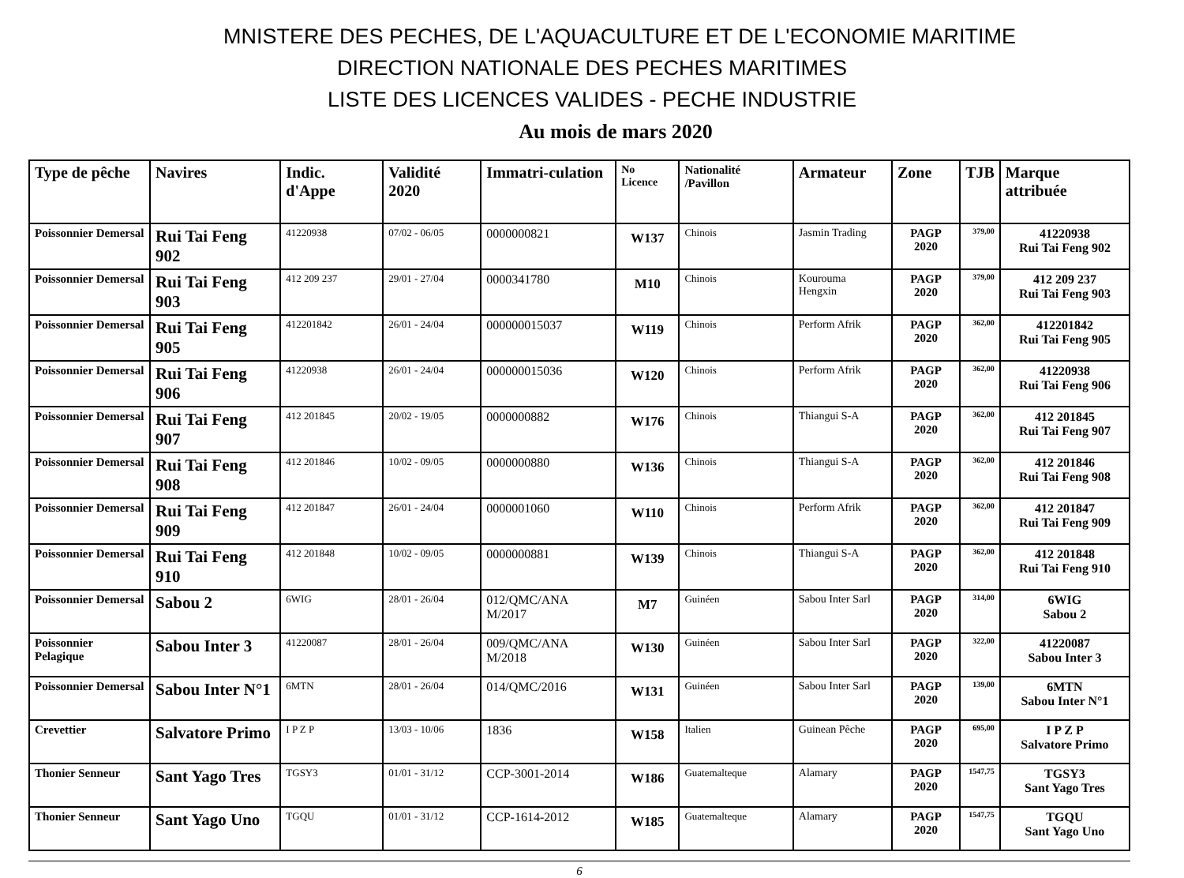MNISTERE DES PECHES, DE L'AQUACULTURE ET DE L'ECONOMIE MARITIME
DIRECTION NATIONALE DES PECHES MARITIMES
LISTE DES LICENCES VALIDES - PECHE INDUSTRIE
Au mois de mars 2020
| Type de pêche | Navires | Indic. d'Appe | Validité 2020 | Immatri-culation | No Licence | Nationalité /Pavillon | Armateur | Zone | TJB | Marque attribuée |
| --- | --- | --- | --- | --- | --- | --- | --- | --- | --- | --- |
| Poissonnier Demersal | Rui Tai Feng 902 | 41220938 | 07/02 - 06/05 | 0000000821 | W137 | Chinois | Jasmin Trading | PAGP 2020 | 379,00 | 41220938 Rui Tai Feng 902 |
| Poissonnier Demersal | Rui Tai Feng 903 | 412 209 237 | 29/01 - 27/04 | 0000341780 | M10 | Chinois | Kourouma Hengxin | PAGP 2020 | 379,00 | 412 209 237 Rui Tai Feng 903 |
| Poissonnier Demersal | Rui Tai Feng 905 | 412201842 | 26/01 - 24/04 | 000000015037 | W119 | Chinois | Perform Afrik | PAGP 2020 | 362,00 | 412201842 Rui Tai Feng 905 |
| Poissonnier Demersal | Rui Tai Feng 906 | 41220938 | 26/01 - 24/04 | 000000015036 | W120 | Chinois | Perform Afrik | PAGP 2020 | 362,00 | 41220938 Rui Tai Feng 906 |
| Poissonnier Demersal | Rui Tai Feng 907 | 412 201845 | 20/02 - 19/05 | 0000000882 | W176 | Chinois | Thiangui S-A | PAGP 2020 | 362,00 | 412 201845 Rui Tai Feng 907 |
| Poissonnier Demersal | Rui Tai Feng 908 | 412 201846 | 10/02 - 09/05 | 0000000880 | W136 | Chinois | Thiangui S-A | PAGP 2020 | 362,00 | 412 201846 Rui Tai Feng 908 |
| Poissonnier Demersal | Rui Tai Feng 909 | 412 201847 | 26/01 - 24/04 | 0000001060 | W110 | Chinois | Perform Afrik | PAGP 2020 | 362,00 | 412 201847 Rui Tai Feng 909 |
| Poissonnier Demersal | Rui Tai Feng 910 | 412 201848 | 10/02 - 09/05 | 0000000881 | W139 | Chinois | Thiangui S-A | PAGP 2020 | 362,00 | 412 201848 Rui Tai Feng 910 |
| Poissonnier Demersal | Sabou 2 | 6WIG | 28/01 - 26/04 | 012/QMC/ANA M/2017 | M7 | Guinéen | Sabou Inter Sarl | PAGP 2020 | 314,00 | 6WIG Sabou 2 |
| Poissonnier Pelagique | Sabou Inter 3 | 41220087 | 28/01 - 26/04 | 009/QMC/ANA M/2018 | W130 | Guinéen | Sabou Inter Sarl | PAGP 2020 | 322,00 | 41220087 Sabou Inter 3 |
| Poissonnier Demersal | Sabou Inter N°1 | 6MTN | 28/01 - 26/04 | 014/QMC/2016 | W131 | Guinéen | Sabou Inter Sarl | PAGP 2020 | 139,00 | 6MTN Sabou Inter N°1 |
| Crevettier | Salvatore Primo | I P Z P | 13/03 - 10/06 | 1836 | W158 | Italien | Guinean Pêche | PAGP 2020 | 695,00 | I P Z P Salvatore Primo |
| Thonier Senneur | Sant Yago Tres | TGSY3 | 01/01 - 31/12 | CCP-3001-2014 | W186 | Guatemalteque | Alamary | PAGP 2020 | 1547,75 | TGSY3 Sant Yago Tres |
| Thonier Senneur | Sant Yago Uno | TGQU | 01/01 - 31/12 | CCP-1614-2012 | W185 | Guatemalteque | Alamary | PAGP 2020 | 1547,75 | TGQU Sant Yago Uno |
6